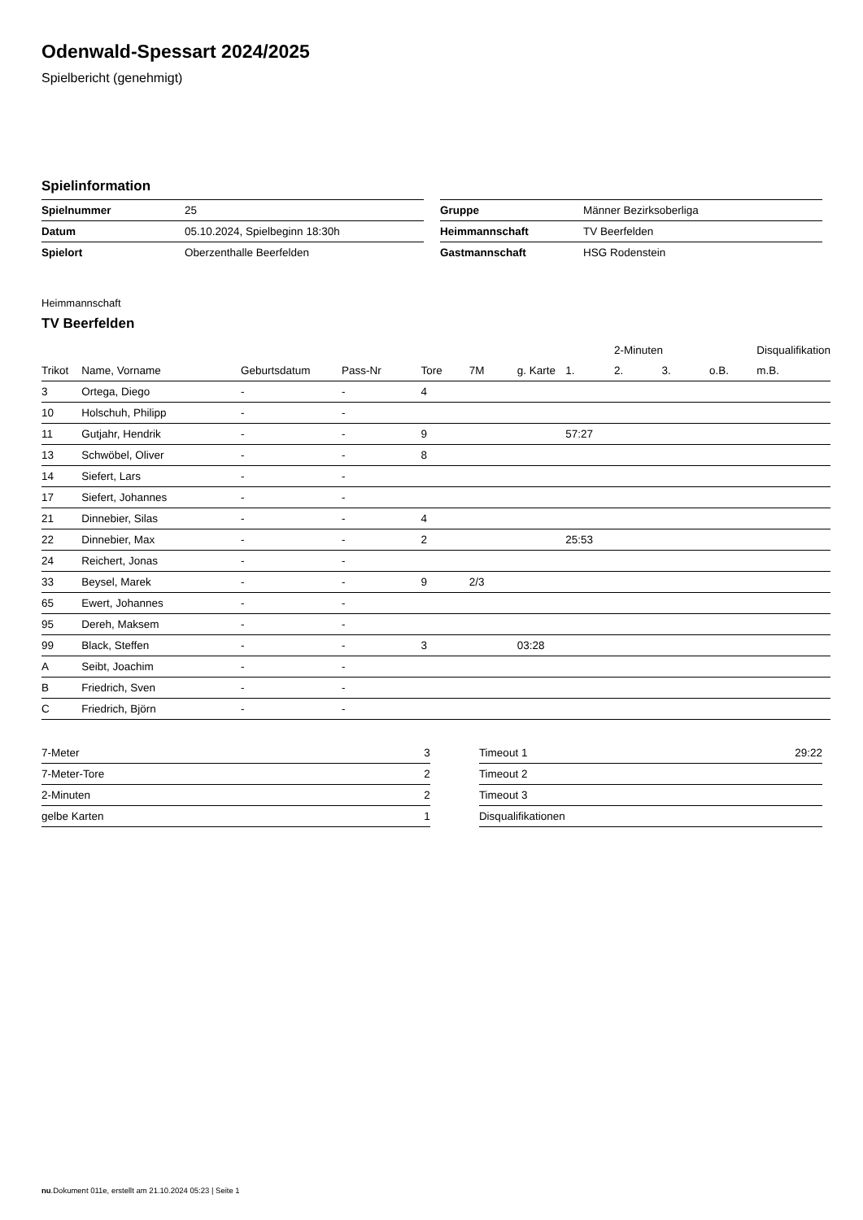Odenwald-Spessart 2024/2025
Spielbericht (genehmigt)
Spielinformation
| Spielnummer | 25 |
| Datum | 05.10.2024, Spielbeginn 18:30h |
| Spielort | Oberzenthalle Beerfelden |
| Gruppe | Männer Bezirksoberliga |
| Heimmannschaft | TV Beerfelden |
| Gastmannschaft | HSG Rodenstein |
Heimmannschaft
TV Beerfelden
| | | | | | | | | 2-Minuten | | | Disqualifikation |
| --- | --- | --- | --- | --- | --- | --- | --- | --- | --- | --- | --- |
| Trikot | Name, Vorname | Geburtsdatum | Pass-Nr | Tore | 7M | g. Karte | 1. | 2. | 3. | o.B. | m.B. |
| 3 | Ortega, Diego | - | - | 4 | | | | | | | |
| 10 | Holschuh, Philipp | - | - | | | | | | | | |
| 11 | Gutjahr, Hendrik | - | - | 9 | | | 57:27 | | | | |
| 13 | Schwöbel, Oliver | - | - | 8 | | | | | | | |
| 14 | Siefert, Lars | - | - | | | | | | | | |
| 17 | Siefert, Johannes | - | - | | | | | | | | |
| 21 | Dinnebier, Silas | - | - | 4 | | | | | | | |
| 22 | Dinnebier, Max | - | - | 2 | | | 25:53 | | | | |
| 24 | Reichert, Jonas | - | - | | | | | | | | |
| 33 | Beysel, Marek | - | - | 9 | 2/3 | | | | | | |
| 65 | Ewert, Johannes | - | - | | | | | | | | |
| 95 | Dereh, Maksem | - | - | | | | | | | | |
| 99 | Black, Steffen | - | - | 3 | | 03:28 | | | | | |
| A | Seibt, Joachim | - | - | | | | | | | | |
| B | Friedrich, Sven | - | - | | | | | | | | |
| C | Friedrich, Björn | - | - | | | | | | | | |
| 7-Meter | 3 |
| 7-Meter-Tore | 2 |
| 2-Minuten | 2 |
| gelbe Karten | 1 |
| Timeout 1 | 29:22 |
| Timeout 2 | |
| Timeout 3 | |
| Disqualifikationen | |
nu.Dokument 011e, erstellt am 21.10.2024 05:23 | Seite 1